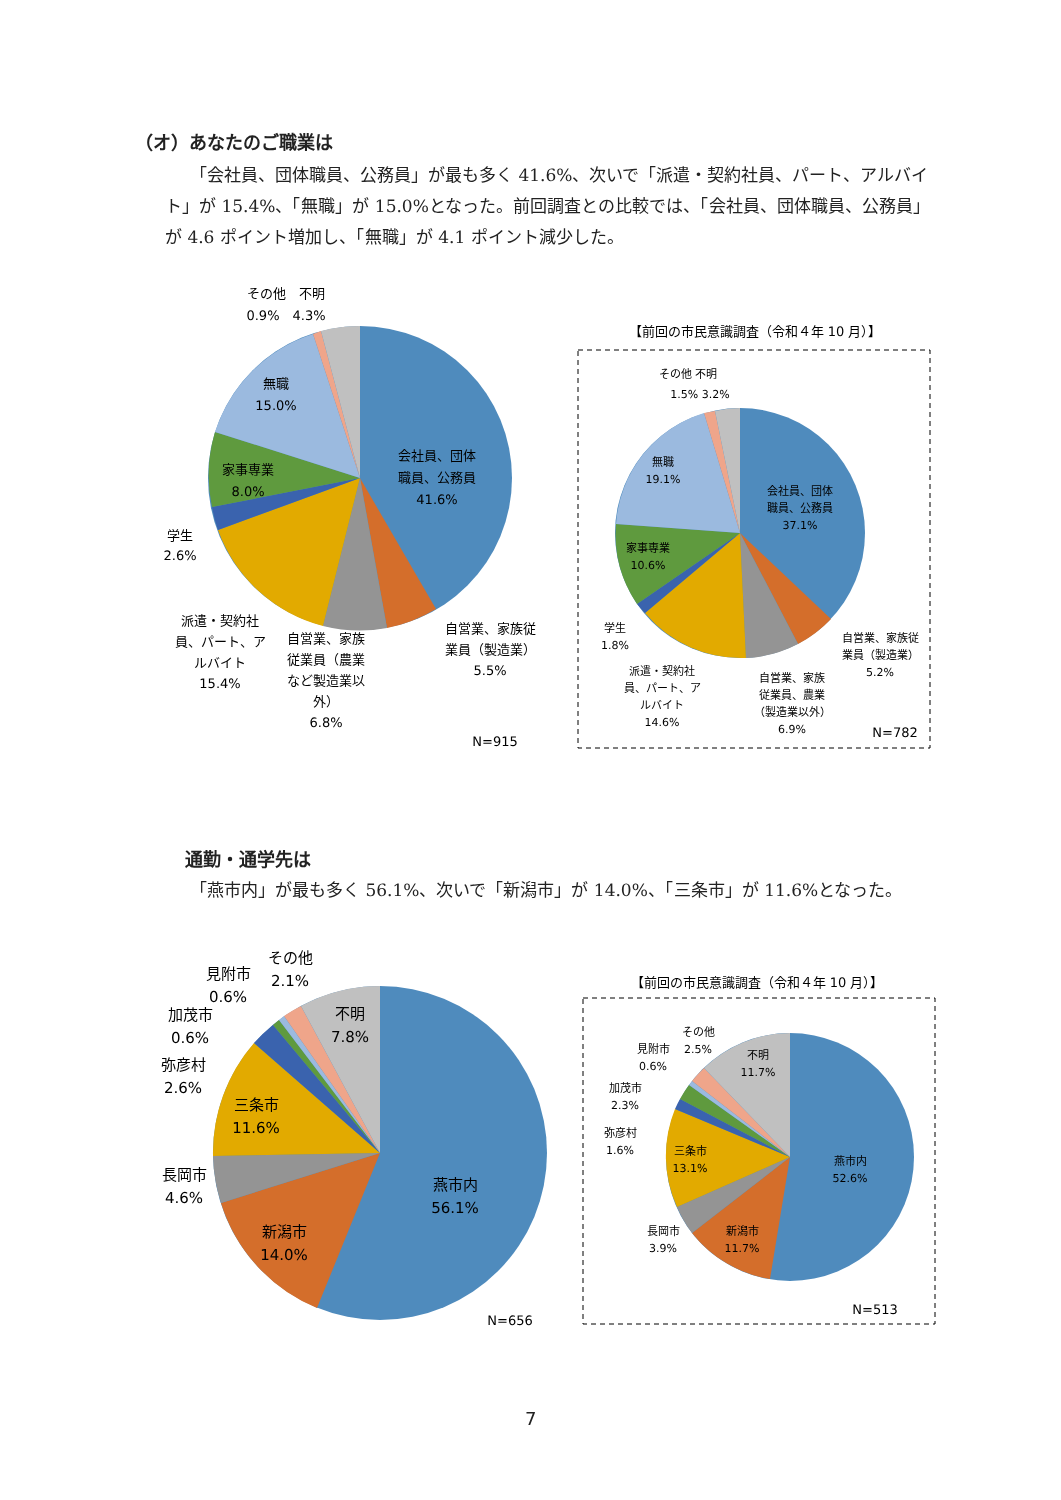（オ）あなたのご職業は
「会社員、団体職員、公務員」が最も多く 41.6%、次いで「派遣・契約社員、パート、アルバイト」が 15.4%、「無職」が 15.0%となった。前回調査との比較では、「会社員、団体職員、公務員」が 4.6 ポイント増加し、「無職」が 4.1 ポイント減少した。
会社員、団体
職員、公務員
41.6%
無職
15.0%
家事専業
8.0%
学生
2.6%
その他　不明
0.9%　4.3%
派遣・契約社
員、パート、ア
ルバイト
15.4%
自営業、家族
従業員（農業
など製造業以
外）
6.8%
自営業、家族従
業員（製造業）
5.5%
N=915
【前回の市民意識調査（令和４年 10 月）】
会社員、団体
職員、公務員
37.1%
無職
19.1%
家事専業
10.6%
学生
1.8%
その他 不明
1.5% 3.2%
派遣・契約社
員、パート、ア
ルバイト
14.6%
自営業、家族
従業員、農業
（製造業以外）
6.9%
自営業、家族従
業員（製造業）
5.2%
N=782
通勤・通学先は
「燕市内」が最も多く 56.1%、次いで「新潟市」が 14.0%、「三条市」が 11.6%となった。
燕市内
56.1%
新潟市
14.0%
三条市
11.6%
長岡市
4.6%
弥彦村
2.6%
加茂市
0.6%
見附市
0.6%
その他
2.1%
不明
7.8%
N=656
【前回の市民意識調査（令和４年 10 月）】
燕市内
52.6%
新潟市
11.7%
三条市
13.1%
長岡市
3.9%
弥彦村
1.6%
加茂市
2.3%
見附市
0.6%
その他
2.5%
不明
11.7%
N=513
7